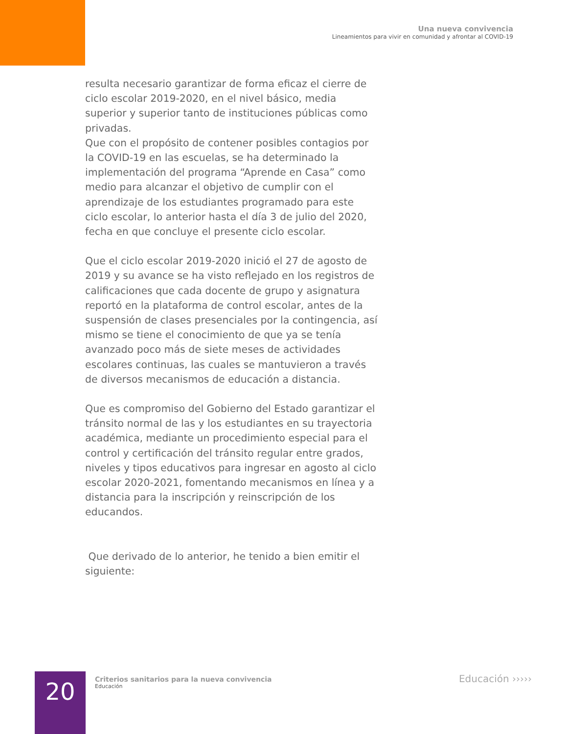Una nueva convivencia
Lineamientos para vivir en comunidad y afrontar al COVID-19
resulta necesario garantizar de forma eficaz el cierre de ciclo escolar 2019-2020, en el nivel básico, media superior y superior tanto de instituciones públicas como privadas.
Que con el propósito de contener posibles contagios por la COVID-19 en las escuelas, se ha determinado la implementación del programa “Aprende en Casa” como medio para alcanzar el objetivo de cumplir con el aprendizaje de los estudiantes programado para este ciclo escolar, lo anterior hasta el día 3 de julio del 2020, fecha en que concluye el presente ciclo escolar.
Que el ciclo escolar 2019-2020 inició el 27 de agosto de 2019 y su avance se ha visto reflejado en los registros de calificaciones que cada docente de grupo y asignatura reportó en la plataforma de control escolar, antes de la suspensión de clases presenciales por la contingencia, así mismo se tiene el conocimiento de que ya se tenía avanzado poco más de siete meses de actividades escolares continuas, las cuales se mantuvieron a través de diversos mecanismos de educación a distancia.
Que es compromiso del Gobierno del Estado garantizar el tránsito normal de las y los estudiantes en su trayectoria académica, mediante un procedimiento especial para el control y certificación del tránsito regular entre grados, niveles y tipos educativos para ingresar en agosto al ciclo escolar 2020-2021, fomentando mecanismos en línea y a distancia para la inscripción y reinscripción de los educandos.
Que derivado de lo anterior, he tenido a bien emitir el siguiente:
20
Criterios sanitarios para la nueva convivencia
Educación
Educación ›››››